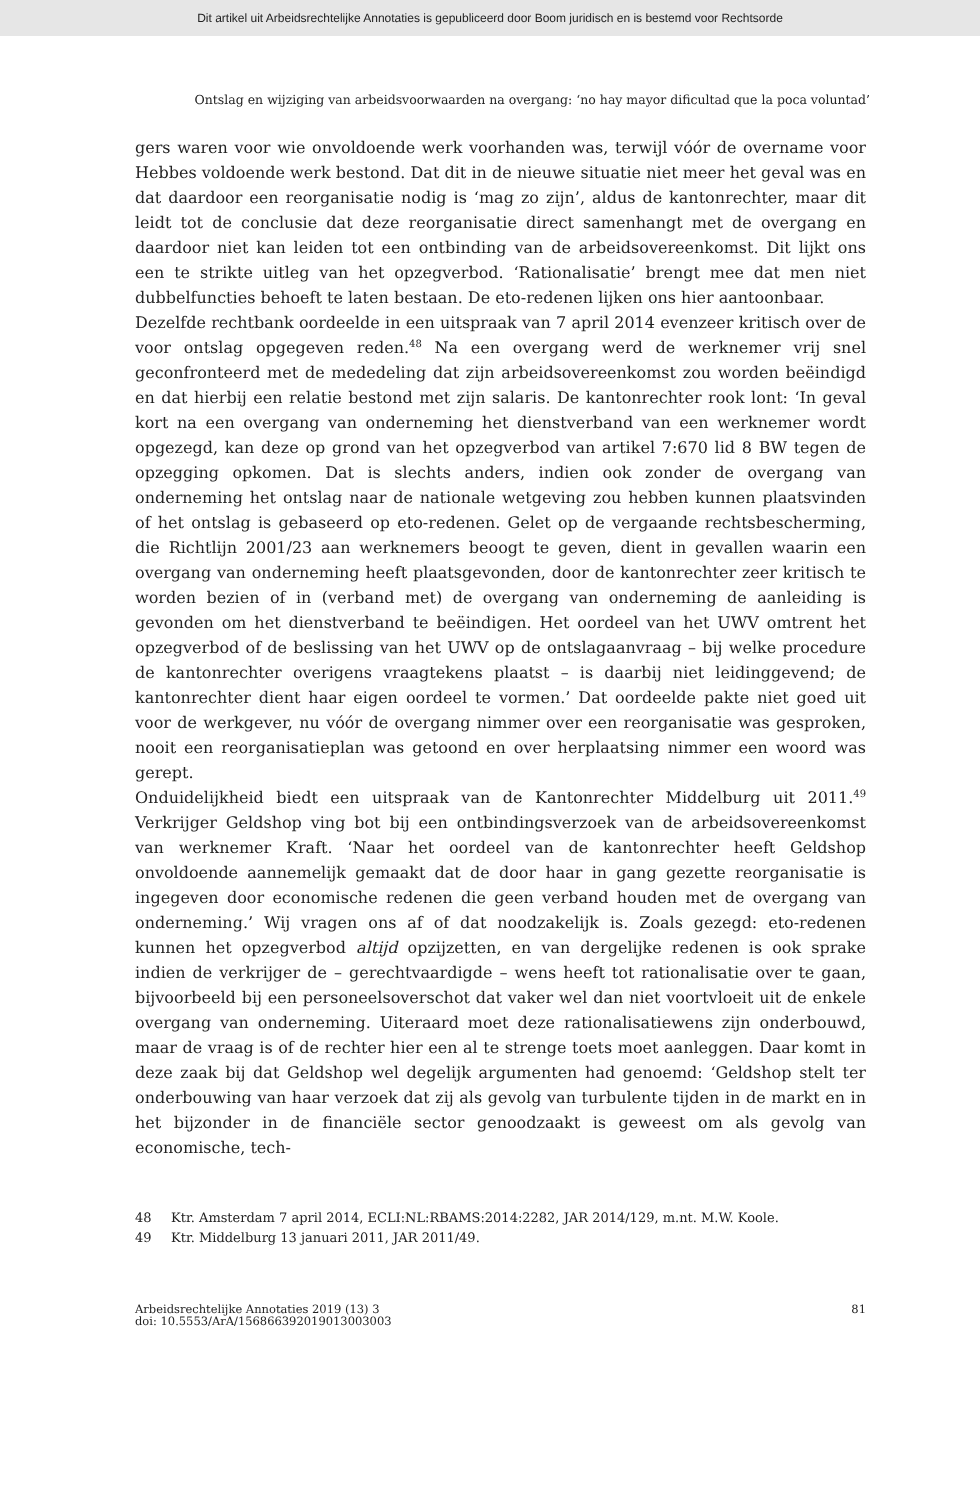Dit artikel uit Arbeidsrechtelijke Annotaties is gepubliceerd door Boom juridisch en is bestemd voor Rechtsorde
Ontslag en wijziging van arbeidsvoorwaarden na overgang: ‘no hay mayor dificultad que la poca voluntad’
gers waren voor wie onvoldoende werk voorhanden was, terwijl vóór de overname voor Hebbes voldoende werk bestond. Dat dit in de nieuwe situatie niet meer het geval was en dat daardoor een reorganisatie nodig is ‘mag zo zijn’, aldus de kantonrechter, maar dit leidt tot de conclusie dat deze reorganisatie direct samenhangt met de overgang en daardoor niet kan leiden tot een ontbinding van de arbeidsovereenkomst. Dit lijkt ons een te strikte uitleg van het opzegverbod. ‘Rationalisatie’ brengt mee dat men niet dubbelfuncties behoeft te laten bestaan. De eto-redenen lijken ons hier aantoonbaar.
Dezelfde rechtbank oordeelde in een uitspraak van 7 april 2014 evenzeer kritisch over de voor ontslag opgegeven reden.<sup>48</sup> Na een overgang werd de werknemer vrij snel geconfronteerd met de mededeling dat zijn arbeidsovereenkomst zou worden beëindigd en dat hierbij een relatie bestond met zijn salaris. De kantonrechter rook lont: ‘In geval kort na een overgang van onderneming het dienstverband van een werknemer wordt opgezegd, kan deze op grond van het opzegverbod van artikel 7:670 lid 8 BW tegen de opzegging opkomen. Dat is slechts anders, indien ook zonder de overgang van onderneming het ontslag naar de nationale wetgeving zou hebben kunnen plaatsvinden of het ontslag is gebaseerd op eto-redenen. Gelet op de vergaande rechtsbescherming, die Richtlijn 2001/23 aan werknemers beoogt te geven, dient in gevallen waarin een overgang van onderneming heeft plaatsgevonden, door de kantonrechter zeer kritisch te worden bezien of in (verband met) de overgang van onderneming de aanleiding is gevonden om het dienstverband te beëindigen. Het oordeel van het UWV omtrent het opzegverbod of de beslissing van het UWV op de ontslagaanvraag – bij welke procedure de kantonrechter overigens vraagtekens plaatst – is daarbij niet leidinggevend; de kantonrechter dient haar eigen oordeel te vormen.’ Dat oordeelde pakte niet goed uit voor de werkgever, nu vóór de overgang nimmer over een reorganisatie was gesproken, nooit een reorganisatieplan was getoond en over herplaatsing nimmer een woord was gerept.
Onduidelijkheid biedt een uitspraak van de Kantonrechter Middelburg uit 2011.<sup>49</sup> Verkrijger Geldshop ving bot bij een ontbindingsverzoek van de arbeidsovereenkomst van werknemer Kraft. ‘Naar het oordeel van de kantonrechter heeft Geldshop onvoldoende aannemelijk gemaakt dat de door haar in gang gezette reorganisatie is ingegeven door economische redenen die geen verband houden met de overgang van onderneming.’ Wij vragen ons af of dat noodzakelijk is. Zoals gezegd: eto-redenen kunnen het opzegverbod altijd opzijzetten, en van dergelijke redenen is ook sprake indien de verkrijger de – gerechtvaardigde – wens heeft tot rationalisatie over te gaan, bijvoorbeeld bij een personeelsoverschot dat vaker wel dan niet voortvloeit uit de enkele overgang van onderneming. Uiteraard moet deze rationalisatiewens zijn onderbouwd, maar de vraag is of de rechter hier een al te strenge toets moet aanleggen. Daar komt in deze zaak bij dat Geldshop wel degelijk argumenten had genoemd: ‘Geldshop stelt ter onderbouwing van haar verzoek dat zij als gevolg van turbulente tijden in de markt en in het bijzonder in de financiële sector genoodzaakt is geweest om als gevolg van economische, tech-
48 Ktr. Amsterdam 7 april 2014, ECLI:NL:RBAMS:2014:2282, JAR 2014/129, m.nt. M.W. Koole.
49 Ktr. Middelburg 13 januari 2011, JAR 2011/49.
Arbeidsrechtelijke Annotaties 2019 (13) 3
doi: 10.5553/ArA/156866392019013003003
81